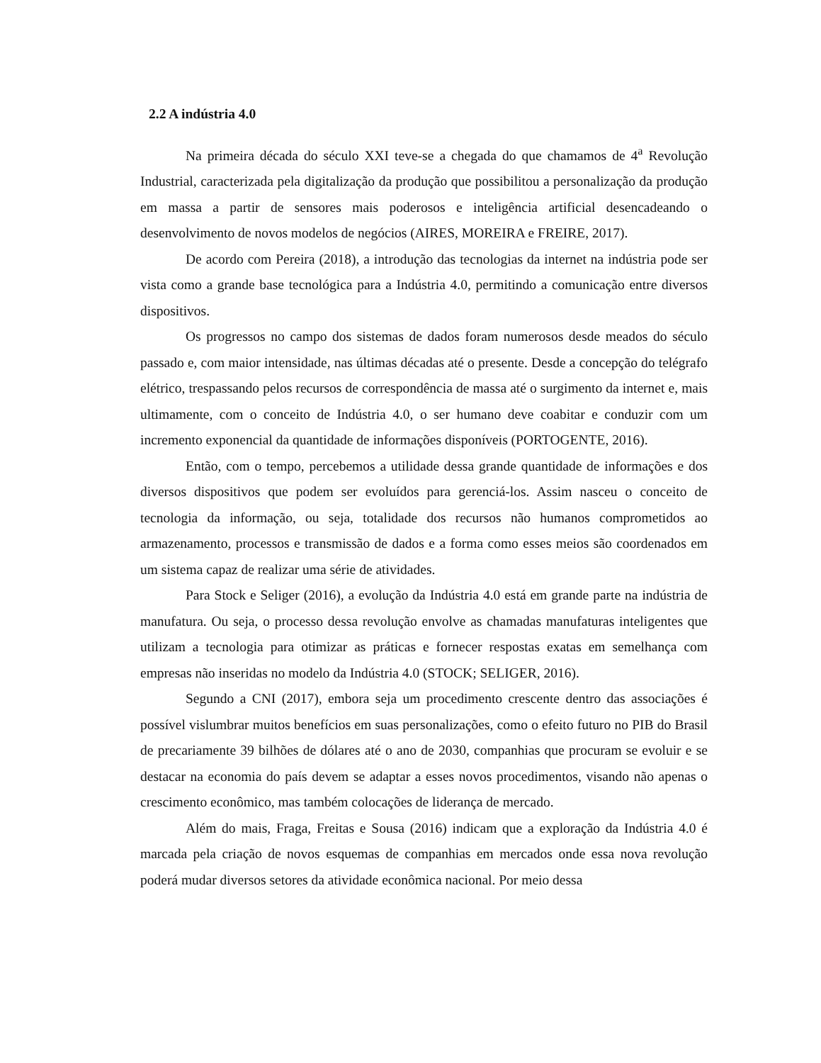2.2 A indústria 4.0
Na primeira década do século XXI teve-se a chegada do que chamamos de 4<sup>a</sup> Revolução Industrial, caracterizada pela digitalização da produção que possibilitou a personalização da produção em massa a partir de sensores mais poderosos e inteligência artificial desencadeando o desenvolvimento de novos modelos de negócios (AIRES, MOREIRA e FREIRE, 2017).
De acordo com Pereira (2018), a introdução das tecnologias da internet na indústria pode ser vista como a grande base tecnológica para a Indústria 4.0, permitindo a comunicação entre diversos dispositivos.
Os progressos no campo dos sistemas de dados foram numerosos desde meados do século passado e, com maior intensidade, nas últimas décadas até o presente. Desde a concepção do telégrafo elétrico, trespassando pelos recursos de correspondência de massa até o surgimento da internet e, mais ultimamente, com o conceito de Indústria 4.0, o ser humano deve coabitar e conduzir com um incremento exponencial da quantidade de informações disponíveis (PORTOGENTE, 2016).
Então, com o tempo, percebemos a utilidade dessa grande quantidade de informações e dos diversos dispositivos que podem ser evoluídos para gerenciá-los. Assim nasceu o conceito de tecnologia da informação, ou seja, totalidade dos recursos não humanos comprometidos ao armazenamento, processos e transmissão de dados e a forma como esses meios são coordenados em um sistema capaz de realizar uma série de atividades.
Para Stock e Seliger (2016), a evolução da Indústria 4.0 está em grande parte na indústria de manufatura. Ou seja, o processo dessa revolução envolve as chamadas manufaturas inteligentes que utilizam a tecnologia para otimizar as práticas e fornecer respostas exatas em semelhança com empresas não inseridas no modelo da Indústria 4.0 (STOCK; SELIGER, 2016).
Segundo a CNI (2017), embora seja um procedimento crescente dentro das associações é possível vislumbrar muitos benefícios em suas personalizações, como o efeito futuro no PIB do Brasil de precariamente 39 bilhões de dólares até o ano de 2030, companhias que procuram se evoluir e se destacar na economia do país devem se adaptar a esses novos procedimentos, visando não apenas o crescimento econômico, mas também colocações de liderança de mercado.
Além do mais, Fraga, Freitas e Sousa (2016) indicam que a exploração da Indústria 4.0 é marcada pela criação de novos esquemas de companhias em mercados onde essa nova revolução poderá mudar diversos setores da atividade econômica nacional. Por meio dessa